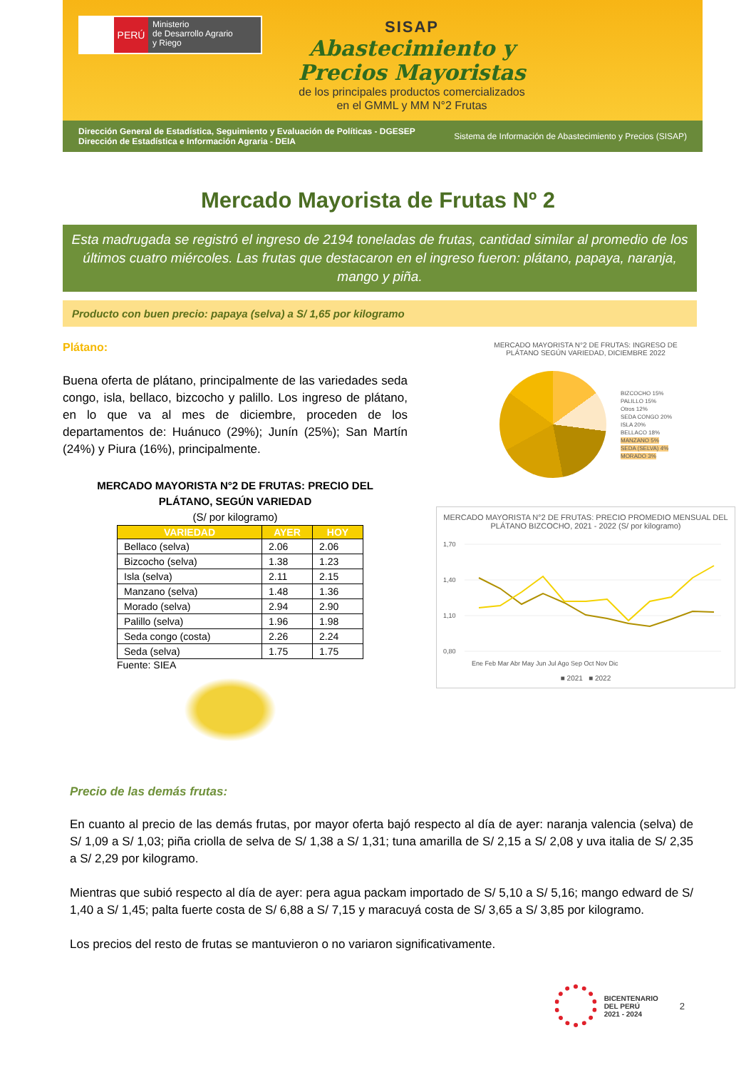PERÚ
Ministerio
de Desarrollo Agrario
y Riego
SISAP
Abastecimiento y
Precios Mayoristas
de los principales productos comercializados
en el GMML y MM N°2 Frutas
Dirección General de Estadística, Seguimiento y Evaluación de Políticas - DGESEP
Dirección de Estadística e Información Agraria - DEIA
Sistema de Información de Abastecimiento y Precios (SISAP)
Mercado Mayorista de Frutas Nº 2
Esta madrugada se registró el ingreso de 2194 toneladas de frutas, cantidad similar al promedio de los últimos cuatro miércoles. Las frutas que destacaron en el ingreso fueron: plátano, papaya, naranja, mango y piña.
Producto con buen precio: papaya (selva) a S/ 1,65 por kilogramo
Plátano:
Buena oferta de plátano, principalmente de las variedades seda congo, isla, bellaco, bizcocho y palillo. Los ingreso de plátano, en lo que va al mes de diciembre, proceden de los departamentos de: Huánuco (29%); Junín (25%); San Martín (24%) y Piura (16%), principalmente.
MERCADO MAYORISTA N°2 DE FRUTAS: PRECIO DEL
PLÁTANO, SEGÚN VARIEDAD
(S/ por kilogramo)
| VARIEDAD | AYER | HOY |
| --- | --- | --- |
| Bellaco (selva) | 2.06 | 2.06 |
| Bizcocho (selva) | 1.38 | 1.23 |
| Isla (selva) | 2.11 | 2.15 |
| Manzano (selva) | 1.48 | 1.36 |
| Morado (selva) | 2.94 | 2.90 |
| Palillo (selva) | 1.96 | 1.98 |
| Seda congo (costa) | 2.26 | 2.24 |
| Seda (selva) | 1.75 | 1.75 |
Fuente: SIEA
MERCADO MAYORISTA N°2 DE FRUTAS: INGRESO DE
PLÁTANO SEGÚN VARIEDAD, DICIEMBRE 2022
BIZCOCHO 15%
PALILLO 15%
Otros 12%
SEDA CONGO 20%
ISLA 20%
BELLACO 18%
MANZANO 5%
SEDA (SELVA) 4%
MORADO 3%
MERCADO MAYORISTA N°2 DE FRUTAS: PRECIO PROMEDIO MENSUAL DEL PLÁTANO BIZCOCHO, 2021 - 2022 (S/ por kilogramo)
1,70
1,40
1,10
0,80
Ene Feb Mar Abr May Jun Jul Ago Sep Oct Nov Dic
■ 2021 ■ 2022
Precio de las demás frutas:
En cuanto al precio de las demás frutas, por mayor oferta bajó respecto al día de ayer: naranja valencia (selva) de S/ 1,09 a S/ 1,03; piña criolla de selva de S/ 1,38 a S/ 1,31; tuna amarilla de S/ 2,15 a S/ 2,08 y uva italia de S/ 2,35 a S/ 2,29 por kilogramo.
Mientras que subió respecto al día de ayer: pera agua packam importado de S/ 5,10 a S/ 5,16; mango edward de S/ 1,40 a S/ 1,45; palta fuerte costa de S/ 6,88 a S/ 7,15 y maracuyá costa de S/ 3,65 a S/ 3,85 por kilogramo.
Los precios del resto de frutas se mantuvieron o no variaron significativamente.
BICENTENARIO
DEL PERÚ
2021 - 2024
2